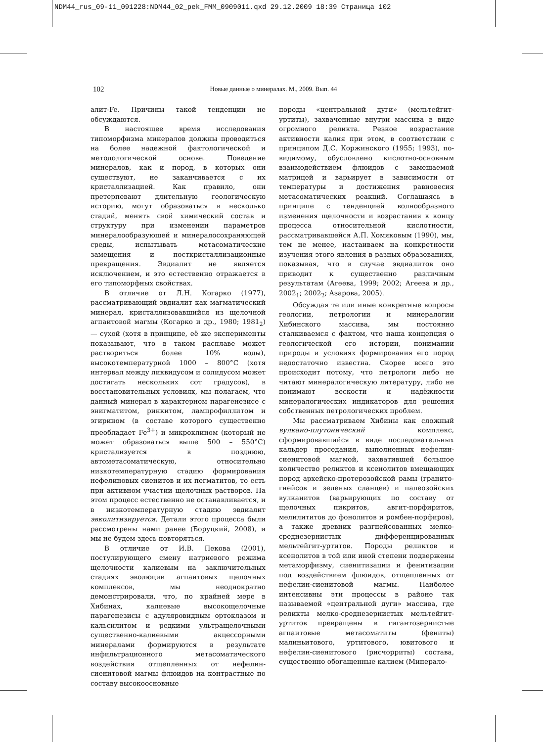NDM44_rus_09-11_091228:NDM44_02_pek_FMM_0909011.qxd 29.12.2009 18:39 Страница 102
102
Новые данные о минералах. М., 2009. Вып. 44
алит-Fe. Причины такой тенденции не обсуждаются.
В настоящее время исследования типоморфизма минералов должны проводиться на более надежной фактологической и методологической основе. Поведение минералов, как и пород, в которых они существуют, не заканчивается с их кристаллизацией. Как правило, они претерпевают длительную геологическую историю, могут образоваться в несколько стадий, менять свой химический состав и структуру при изменении параметров минералообразующей и минералосохраняющей среды, испытывать метасоматические замещения и посткристаллизационные превращения. Эвдиалит не является исключением, и это естественно отражается в его типоморфных свойствах.
В отличие от Л.Н. Когарко (1977), рассматривающий эвдиалит как магматический минерал, кристаллизовавшийся из щелочной агпаитовой магмы (Когарко и др., 1980; 1981<sub>2</sub>) — сухой (хотя в принципе, её же эксперименты показывают, что в таком расплаве может раствориться более 10% воды), высокотемпературной 1000 – 800°C (хотя интервал между ликвидусом и солидусом может достигать нескольких сот градусов), в восстановительных условиях, мы полагаем, что данный минерал в характерном парагенезисе с энигматитом, ринкитом, лампрофиллитом и эгирином (в составе которого существенно преобладает Fe<sup>3+</sup>) и микроклином (который не может образоваться выше 500 – 550°C) кристализуется в позднюю, автометасоматическую, относительно низкотемпературную стадию формирования нефелиновых сиенитов и их пегматитов, то есть при активном участии щелочных растворов. На этом процесс естественно не останавливается, и в низкотемпературную стадию эвдиалит эвколитизируется. Детали этого процесса были рассмотрены нами ранее (Боруцкий, 2008), и мы не будем здесь повторяться.
В отличие от И.В. Пекова (2001), постулирующего смену натриевого режима щелочности калиевым на заключительных стадиях эволюции агпаитовых щелочных комплексов, мы неоднократно демонстрировали, что, по крайней мере в Хибинах, калиевые высокощелочные парагенезисы с адуляровидным ортоклазом и кальсилитом и редкими ультращелочными существенно-калиевыми акцессорными минералами формируются в результате инфильтрационного метасоматического воздействия отщепленных от нефелин-сиенитовой магмы флюидов на контрастные по составу высокоосновные
породы «центральной дуги» (мельтейгит-уртиты), захваченные внутри массива в виде огромного реликта. Резкое возрастание активности калия при этом, в соответствии с принципом Д.С. Коржинского (1955; 1993), по-видимому, обусловлено кислотно-основным взаимодействием флюидов с замещаемой матрицей и варьирует в зависимости от температуры и достижения равновесия метасоматических реакций. Соглашаясь в принципе с тенденцией волнообразного изменения щелочности и возрастания к концу процесса относительной кислотности, рассматривавшейся А.П. Хомяковым (1990), мы, тем не менее, настаиваем на конкретности изучения этого явления в разных образованиях, показывая, что в случае эвдиалитов оно приводит к существенно различным результатам (Агеева, 1999; 2002; Агеева и др., 2002<sub>1</sub>; 2002<sub>2</sub>; Азарова, 2005).
Обсуждая те или иные конкретные вопросы геологии, петрологии и минералогии Хибинского массива, мы постоянно сталкиваемся с фактом, что наша концепция о геологической его истории, понимании природы и условиях формирования его пород недостаточно известна. Скорее всего это происходит потому, что петрологи либо не читают минералогическую литературу, либо не понимают вескости и надёжности минералогических индикаторов для решения собственных петрологических проблем.
Мы рассматриваем Хибины как сложный вулкано-плутонический комплекс, сформировавшийся в виде последовательных кальдер проседания, выполненных нефелин-сиенитовой магмой, захватившей большое количество реликтов и ксенолитов вмещающих пород архейско-протерозойской рамы (гранито-гнейсов и зеленых сланцев) и палеозойских вулканитов (варьирующих по составу от щелочных пикритов, авгит-порфиритов, мелилититов до фонолитов и ромбен-порфиров), а также древних разгнейсованных мелко-среднезернистых дифференцированных мельтейгит-уртитов. Породы реликтов и ксенолитов в той или иной степени подвержены метаморфизму, сиенитизации и фенитизации под воздействием флюидов, отщепленных от нефелин-сиенитовой магмы. Наиболее интенсивны эти процессы в районе так называемой «центральной дуги» массива, где реликты мелко-среднезернистых мельтейгит-уртитов превращены в гигантозернистые агпаитовые метасоматиты (фениты) малиньитового, уртитового, ювитового и нефелин-сиенитового (рисчорриты) состава, существенно обогащенные калием (Минерало-